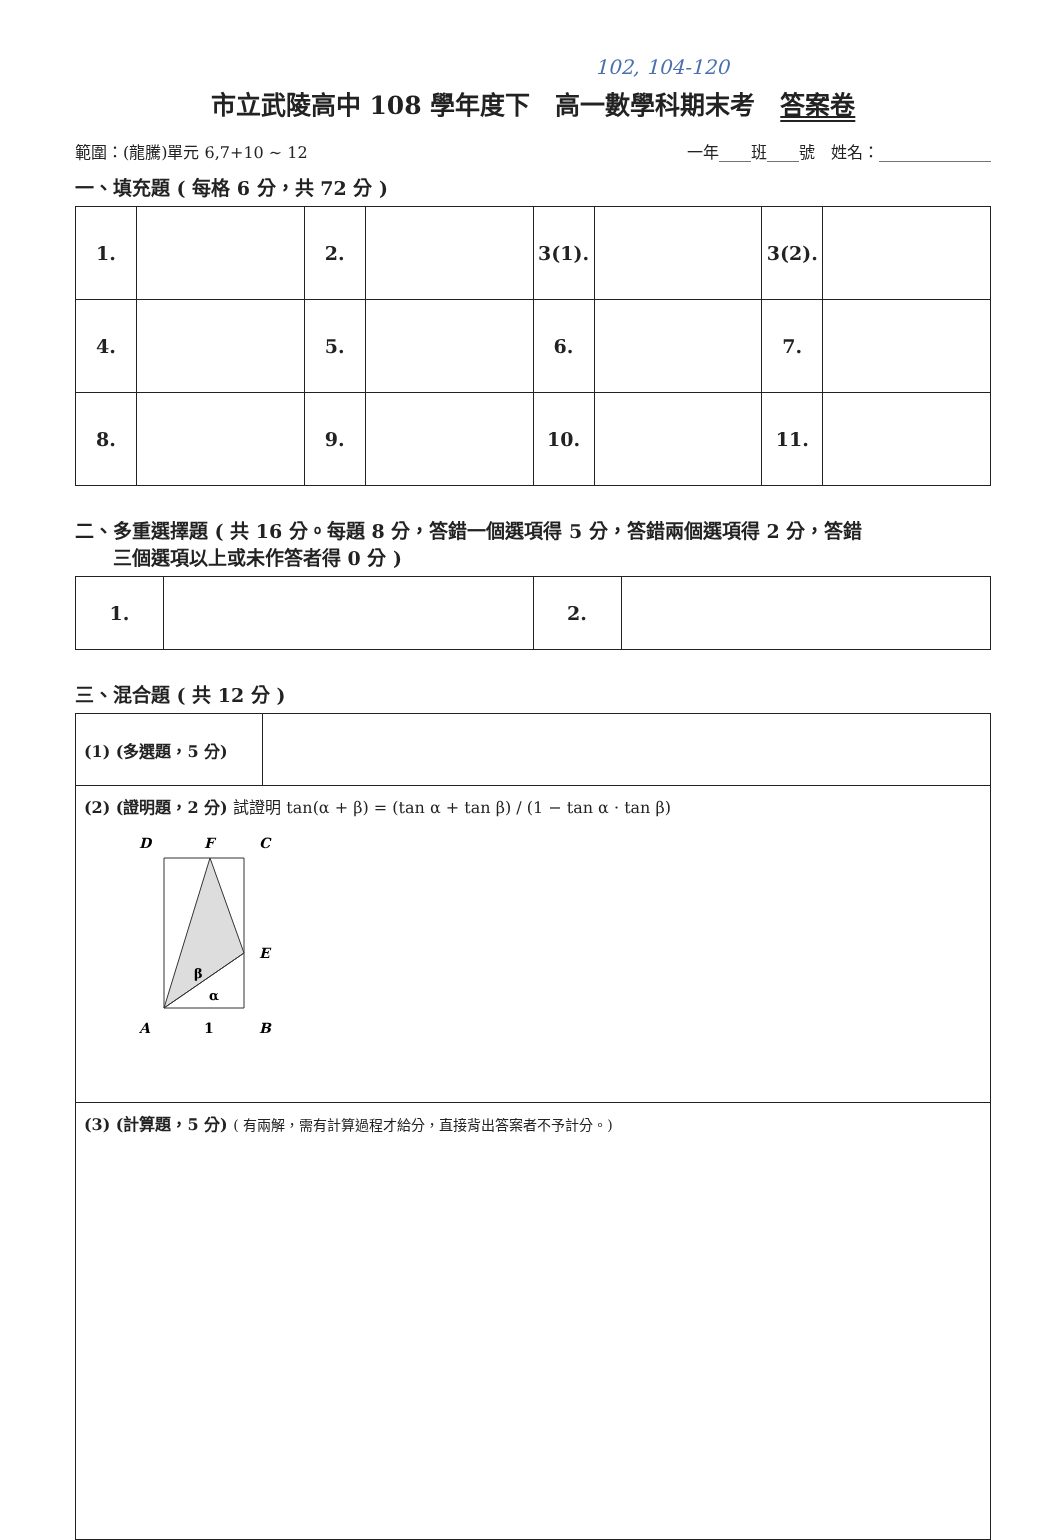102, 104-120
市立武陵高中 108 學年度下　高一數學科期末考　答案卷
範圍：(龍騰)單元 6,7+10 ~ 12 一年____班____號　姓名：______________
一、填充題 ( 每格 6 分，共 72 分 )
| 1. | | 2. | | 3(1). | | 3(2). | |
| 4. | | 5. | | 6. | | 7. | |
| 8. | | 9. | | 10. | | 11. | |
二、多重選擇題 ( 共 16 分。每題 8 分，答錯一個選項得 5 分，答錯兩個選項得 2 分，答錯
　　三個選項以上或未作答者得 0 分 )
| 1. | | 2. | |
三、混合題 ( 共 12 分 )
| (1) (多選題，5 分) | |
| (2) (證明題，2 分) 試證明 tan(α + β) = (tan α + tan β) / (1 − tan α · tan β) D F C E β α A 1 B | |
| (3) (計算題，5 分) ( 有兩解，需有計算過程才給分，直接背出答案者不予計分。) | |